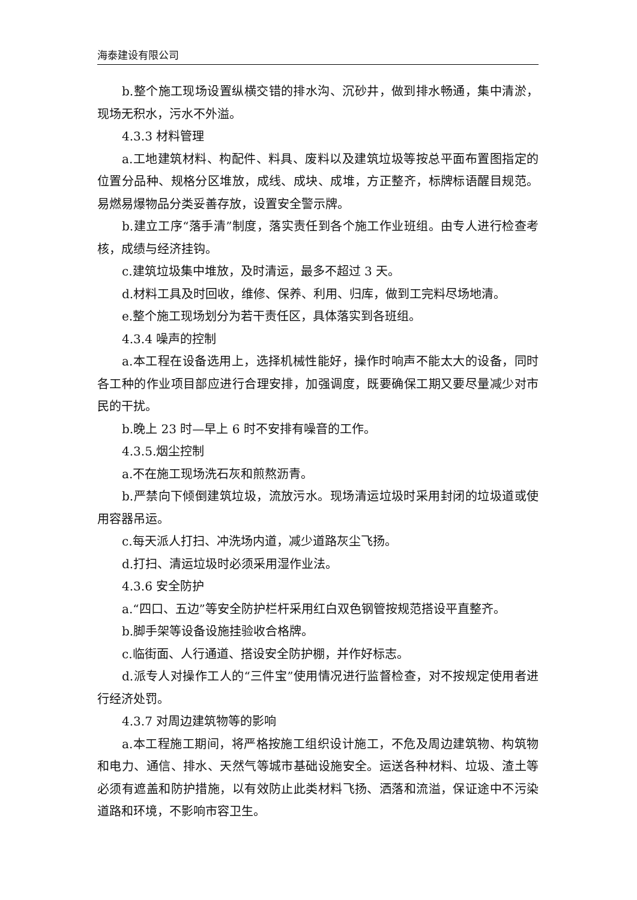海泰建设有限公司
b.整个施工现场设置纵横交错的排水沟、沉砂井，做到排水畅通，集中清淤，现场无积水，污水不外溢。
4.3.3 材料管理
a.工地建筑材料、构配件、料具、废料以及建筑垃圾等按总平面布置图指定的位置分品种、规格分区堆放，成线、成块、成堆，方正整齐，标牌标语醒目规范。易燃易爆物品分类妥善存放，设置安全警示牌。
b.建立工序“落手清”制度，落实责任到各个施工作业班组。由专人进行检查考核，成绩与经济挂钩。
c.建筑垃圾集中堆放，及时清运，最多不超过 3 天。
d.材料工具及时回收，维修、保养、利用、归库，做到工完料尽场地清。
e.整个施工现场划分为若干责任区，具体落实到各班组。
4.3.4 噪声的控制
a.本工程在设备选用上，选择机械性能好，操作时响声不能太大的设备，同时各工种的作业项目部应进行合理安排，加强调度，既要确保工期又要尽量减少对市民的干扰。
b.晚上 23 时—早上 6 时不安排有噪音的工作。
4.3.5.烟尘控制
a.不在施工现场洗石灰和煎熬沥青。
b.严禁向下倾倒建筑垃圾，流放污水。现场清运垃圾时采用封闭的垃圾道或使用容器吊运。
c.每天派人打扫、冲洗场内道，减少道路灰尘飞扬。
d.打扫、清运垃圾时必须采用湿作业法。
4.3.6 安全防护
a.“四口、五边”等安全防护栏杆采用红白双色钢管按规范搭设平直整齐。
b.脚手架等设备设施挂验收合格牌。
c.临街面、人行通道、搭设安全防护棚，并作好标志。
d.派专人对操作工人的“三件宝”使用情况进行监督检查，对不按规定使用者进行经济处罚。
4.3.7 对周边建筑物等的影响
a.本工程施工期间，将严格按施工组织设计施工，不危及周边建筑物、构筑物和电力、通信、排水、天然气等城市基础设施安全。运送各种材料、垃圾、渣土等必须有遮盖和防护措施，以有效防止此类材料飞扬、洒落和流溢，保证途中不污染道路和环境，不影响市容卫生。